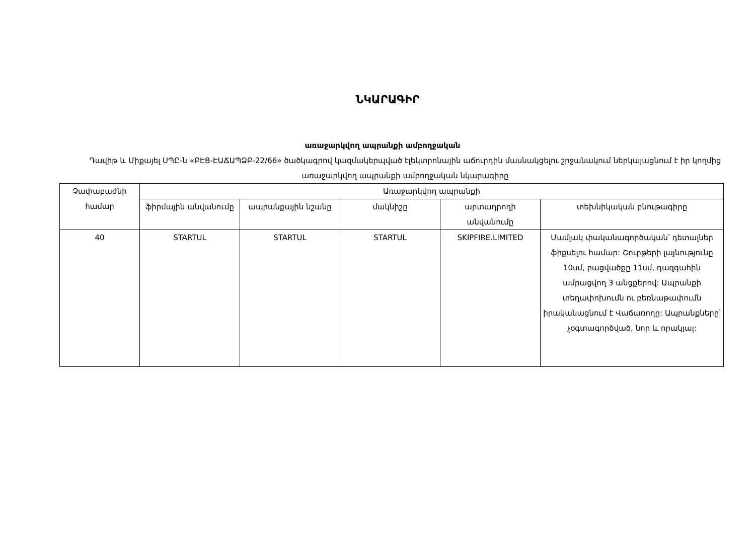ՆԿԱՐԱԳԻՐ
առաջարկվող ապրանքի ամբողջական
Դավիթ և Միքայել ՍՊԸ-ն «ԲԷՑ-ԷԱՃԱՊՁԲ-22/66» ծածկագրով կազմակերպված էլեկտրոնային աճուրդին մասնակցելու շրջանակում ներկայացնում է իր կողմից առաջարկվող ապրանքի ամբողջական նկարագիրը
| Չափաբաժնի համար | Առաջարկվող ապրանքի | | | | |
| --- | --- | --- | --- | --- | --- |
| | ֆիրմային անվանումը | ապրանքային նշանը | մակնիշը | արտադրողի անվանումը | տեխնիկական բնութագիրը |
| 40 | STARTUL | STARTUL | STARTUL | SKIPFIRE.LIMITED | Մամլակ փականագործական՝ դետալներ ֆիքսելու համար: Շուրթերի լայնությունը 10սմ, բացվածքը 11սմ, դազգահին ամրացվող 3 անցքերով: Ապրանքի տեղափոխումն ու բեռնաթափումն իրականացնում է Վաճառողը: Ապրանքները՝ չօգտագործված, նոր և որակյալ: |